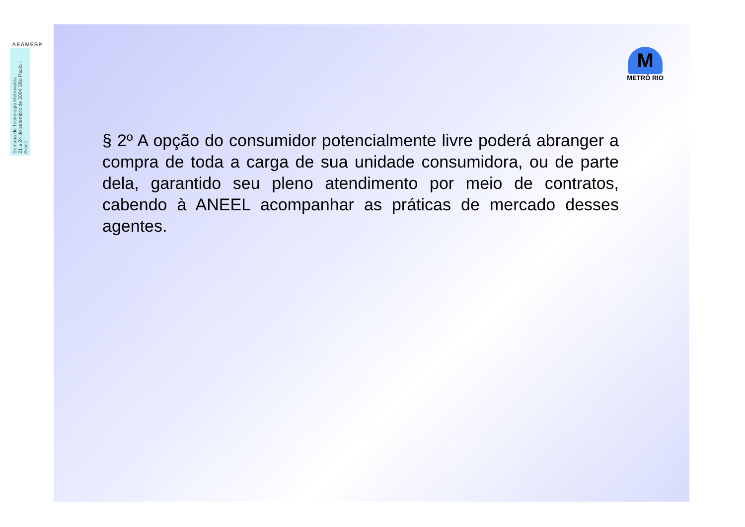AEAMESP
Semana de Tecnologia Metroviária
21 a 24 de setembro de 2004 São Paulo - Brasil
M
METRÔ RIO
§ 2º A opção do consumidor potencialmente livre poderá abranger a compra de toda a carga de sua unidade consumidora, ou de parte dela, garantido seu pleno atendimento por meio de contratos, cabendo à ANEEL acompanhar as práticas de mercado desses agentes.